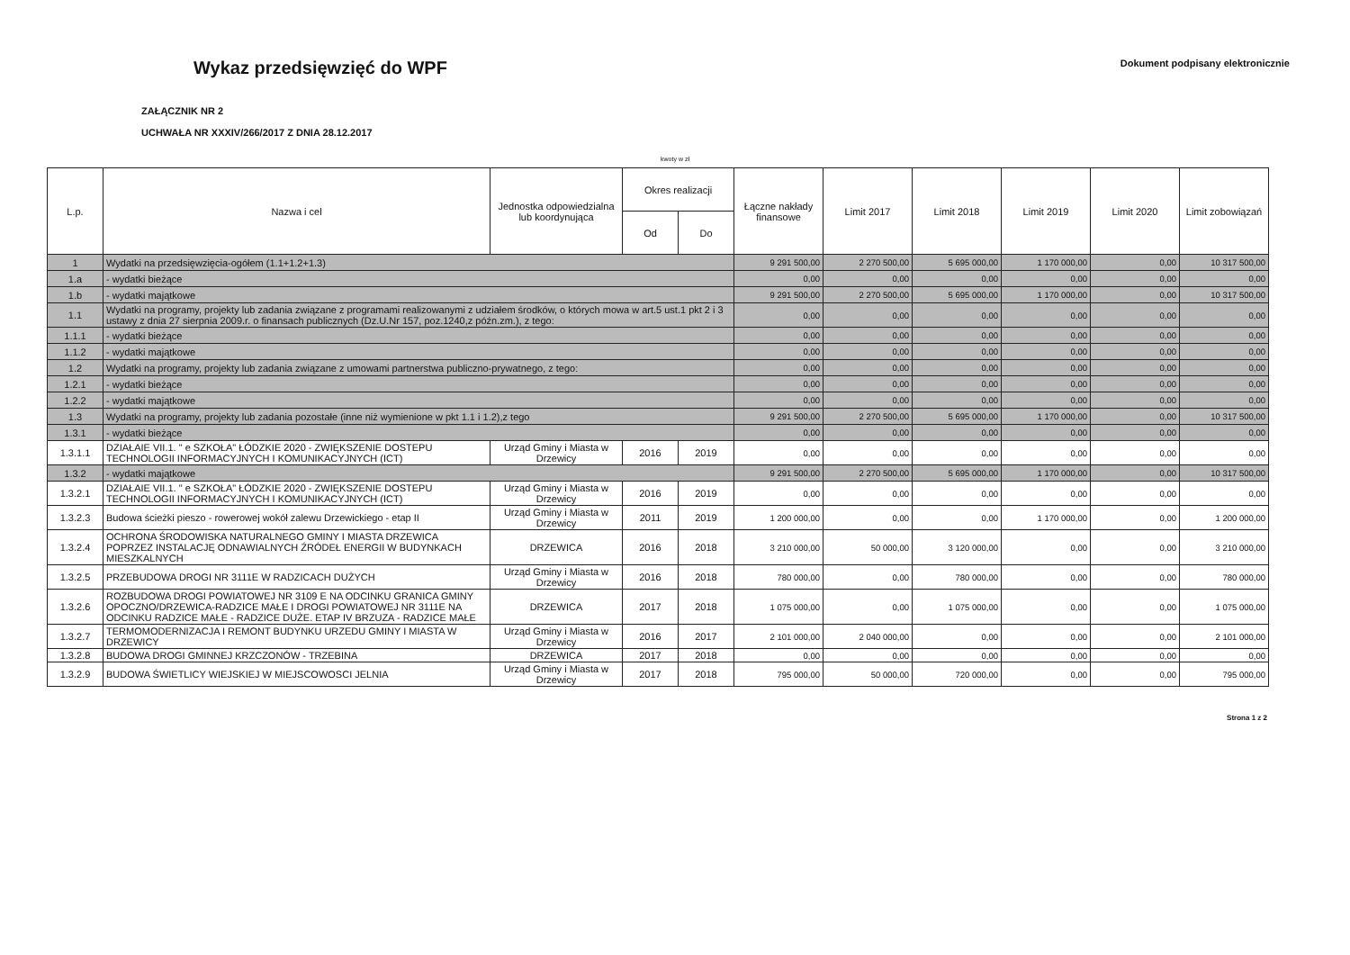Wykaz przedsięwzięć do WPF
Dokument podpisany elektronicznie
ZAŁĄCZNIK NR 2
UCHWAŁA NR XXXIV/266/2017 Z DNIA 28.12.2017
kwoty w zł
| L.p. | Nazwa i cel | Jednostka odpowiedzialna lub koordynująca | Okres realizacji | | Łączne nakłady finansowe | Limit 2017 | Limit 2018 | Limit 2019 | Limit 2020 | Limit zobowiązań |
| --- | --- | --- | --- | --- | --- | --- | --- | --- | --- | --- |
| | | | Od | Do | | | | | | |
| 1 | Wydatki na przedsięwzięcia-ogółem (1.1+1.2+1.3) | | | | 9 291 500,00 | 2 270 500,00 | 5 695 000,00 | 1 170 000,00 | 0,00 | 10 317 500,00 |
| 1.a | - wydatki bieżące | | | | 0,00 | 0,00 | 0,00 | 0,00 | 0,00 | 0,00 |
| 1.b | - wydatki majątkowe | | | | 9 291 500,00 | 2 270 500,00 | 5 695 000,00 | 1 170 000,00 | 0,00 | 10 317 500,00 |
| 1.1 | Wydatki na programy, projekty lub zadania związane z programami realizowanymi z udziałem środków, o których mowa w art.5 ust.1 pkt 2 i 3 ustawy z dnia 27 sierpnia 2009.r. o finansach publicznych (Dz.U.Nr 157, poz.1240,z późn.zm.), z tego: | | | | 0,00 | 0,00 | 0,00 | 0,00 | 0,00 | 0,00 |
| 1.1.1 | - wydatki bieżące | | | | 0,00 | 0,00 | 0,00 | 0,00 | 0,00 | 0,00 |
| 1.1.2 | - wydatki majątkowe | | | | 0,00 | 0,00 | 0,00 | 0,00 | 0,00 | 0,00 |
| 1.2 | Wydatki na programy, projekty lub zadania związane z umowami partnerstwa publiczno-prywatnego, z tego: | | | | 0,00 | 0,00 | 0,00 | 0,00 | 0,00 | 0,00 |
| 1.2.1 | - wydatki bieżące | | | | 0,00 | 0,00 | 0,00 | 0,00 | 0,00 | 0,00 |
| 1.2.2 | - wydatki majątkowe | | | | 0,00 | 0,00 | 0,00 | 0,00 | 0,00 | 0,00 |
| 1.3 | Wydatki na programy, projekty lub zadania pozostałe (inne niż wymienione w pkt 1.1 i 1.2),z tego | | | | 9 291 500,00 | 2 270 500,00 | 5 695 000,00 | 1 170 000,00 | 0,00 | 10 317 500,00 |
| 1.3.1 | - wydatki bieżące | | | | 0,00 | 0,00 | 0,00 | 0,00 | 0,00 | 0,00 |
| 1.3.1.1 | DZIAŁAIE VII.1. " e SZKOŁA" ŁÓDZKIE 2020 - ZWIĘKSZENIE DOSTEPU TECHNOLOGII INFORMACYJNYCH I KOMUNIKACYJNYCH (ICT) | Urząd Gminy i Miasta w Drzewicy | 2016 | 2019 | 0,00 | 0,00 | 0,00 | 0,00 | 0,00 | 0,00 |
| 1.3.2 | - wydatki majątkowe | | | | 9 291 500,00 | 2 270 500,00 | 5 695 000,00 | 1 170 000,00 | 0,00 | 10 317 500,00 |
| 1.3.2.1 | DZIAŁAIE VII.1. " e SZKOŁA" ŁÓDZKIE 2020 - ZWIĘKSZENIE DOSTEPU TECHNOLOGII INFORMACYJNYCH I KOMUNIKACYJNYCH (ICT) | Urząd Gminy i Miasta w Drzewicy | 2016 | 2019 | 0,00 | 0,00 | 0,00 | 0,00 | 0,00 | 0,00 |
| 1.3.2.3 | Budowa ścieżki pieszo - rowerowej wokół zalewu Drzewickiego - etap II | Urząd Gminy i Miasta w Drzewicy | 2011 | 2019 | 1 200 000,00 | 0,00 | 0,00 | 1 170 000,00 | 0,00 | 1 200 000,00 |
| 1.3.2.4 | OCHRONA ŚRODOWISKA NATURALNEGO GMINY I MIASTA DRZEWICA POPRZEZ INSTALACJĘ ODNAWIALNYCH ŹRÓDEŁ ENERGII W BUDYNKACH MIESZKALNYCH | DRZEWICA | 2016 | 2018 | 3 210 000,00 | 50 000,00 | 3 120 000,00 | 0,00 | 0,00 | 3 210 000,00 |
| 1.3.2.5 | PRZEBUDOWA DROGI NR 3111E W RADZICACH DUŻYCH | Urząd Gminy i Miasta w Drzewicy | 2016 | 2018 | 780 000,00 | 0,00 | 780 000,00 | 0,00 | 0,00 | 780 000,00 |
| 1.3.2.6 | ROZBUDOWA DROGI POWIATOWEJ NR 3109 E NA ODCINKU GRANICA GMINY OPOCZNO/DRZEWICA-RADZICE MAŁE I DROGI POWIATOWEJ NR 3111E NA ODCINKU RADZICE MAŁE - RADZICE DUŻE. ETAP IV BRZUZA - RADZICE MAŁE | DRZEWICA | 2017 | 2018 | 1 075 000,00 | 0,00 | 1 075 000,00 | 0,00 | 0,00 | 1 075 000,00 |
| 1.3.2.7 | TERMOMODERNIZACJA I REMONT BUDYNKU URZEDU GMINY I MIASTA W DRZEWICY | Urząd Gminy i Miasta w Drzewicy | 2016 | 2017 | 2 101 000,00 | 2 040 000,00 | 0,00 | 0,00 | 0,00 | 2 101 000,00 |
| 1.3.2.8 | BUDOWA DROGI GMINNEJ KRZCZONÓW - TRZEBINA | DRZEWICA | 2017 | 2018 | 0,00 | 0,00 | 0,00 | 0,00 | 0,00 | 0,00 |
| 1.3.2.9 | BUDOWA ŚWIETLICY WIEJSKIEJ W MIEJSCOWOSCI JELNIA | Urząd Gminy i Miasta w Drzewicy | 2017 | 2018 | 795 000,00 | 50 000,00 | 720 000,00 | 0,00 | 0,00 | 795 000,00 |
Strona 1 z 2